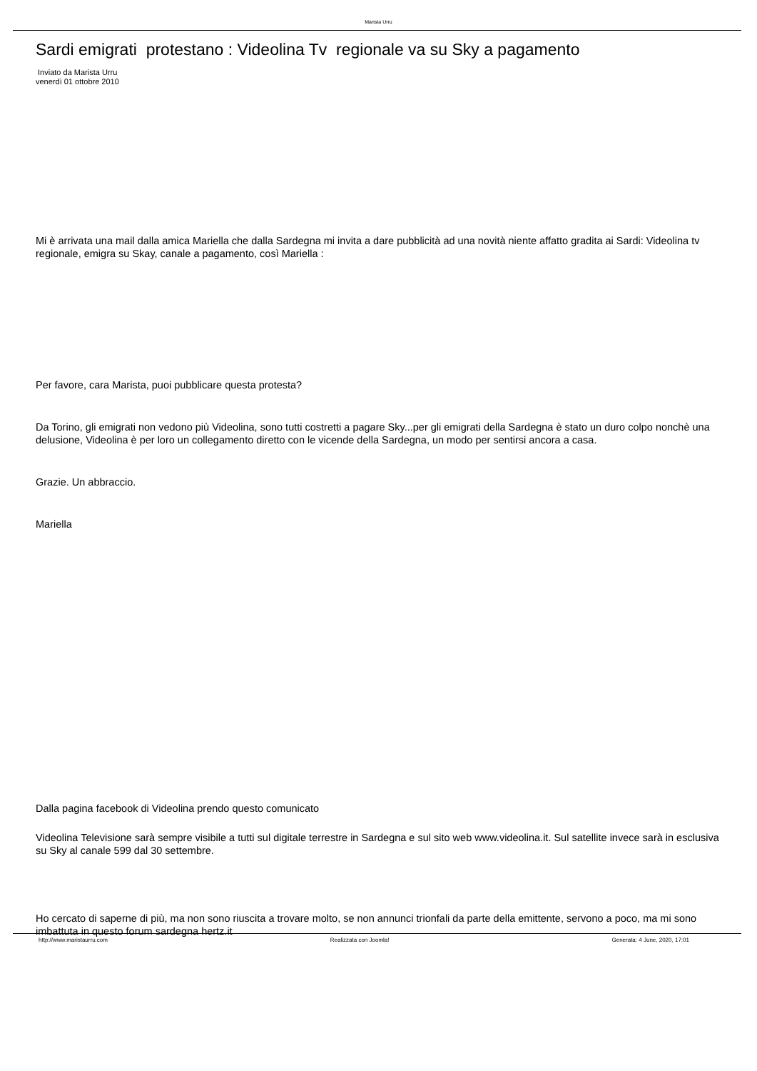Marista Urru
Sardi emigrati protestano : Videolina Tv regionale va su Sky a pagamento
Inviato da Marista Urru
venerdì 01 ottobre 2010
Mi è arrivata una mail dalla amica Mariella che dalla Sardegna mi invita a dare pubblicità ad una novità niente affatto gradita ai Sardi: Videolina tv regionale, emigra su Skay, canale a pagamento, così Mariella :
Per favore, cara Marista, puoi pubblicare questa protesta?
Da Torino, gli emigrati non vedono più Videolina, sono tutti costretti a pagare Sky...per gli emigrati della Sardegna è stato un duro colpo nonchè una delusione, Videolina è per loro un collegamento diretto con le vicende della Sardegna, un modo per sentirsi ancora a casa.
Grazie. Un abbraccio.
Mariella
Dalla pagina facebook di Videolina prendo questo comunicato
Videolina Televisione sarà sempre visibile a tutti sul digitale terrestre in Sardegna e sul sito web www.videolina.it. Sul satellite invece sarà in esclusiva su Sky al canale 599 dal 30 settembre.
Ho cercato di saperne di più, ma non sono riuscita a trovare molto, se non annunci trionfali da parte della emittente, servono a poco, ma mi sono imbattuta in questo forum sardegna hertz.it
http://www.maristaurru.com Realizzata con Joomla! Generata: 4 June, 2020, 17:01